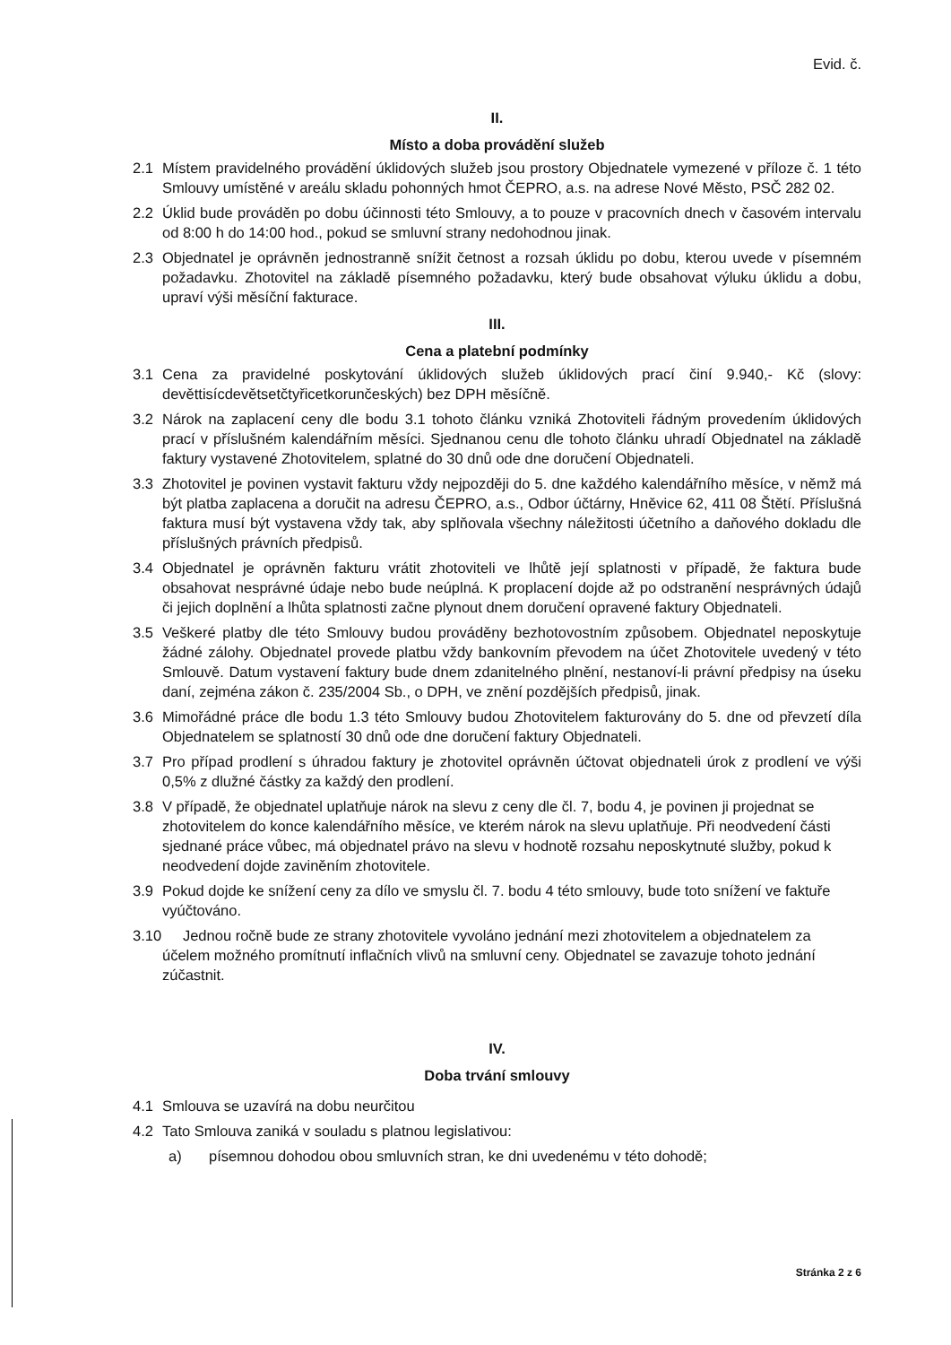Evid. č.
II.
Místo a doba provádění služeb
2.1 Místem pravidelného provádění úklidových služeb jsou prostory Objednatele vymezené v příloze č. 1 této Smlouvy umístěné v areálu skladu pohonných hmot ČEPRO, a.s. na adrese Nové Město, PSČ 282 02.
2.2 Úklid bude prováděn po dobu účinnosti této Smlouvy, a to pouze v pracovních dnech v časovém intervalu od 8:00 h do 14:00 hod., pokud se smluvní strany nedohodnou jinak.
2.3 Objednatel je oprávněn jednostranně snížit četnost a rozsah úklidu po dobu, kterou uvede v písemném požadavku. Zhotovitel na základě písemného požadavku, který bude obsahovat výluku úklidu a dobu, upraví výši měsíční fakturace.
III.
Cena a platební podmínky
3.1 Cena za pravidelné poskytování úklidových služeb úklidových prací činí 9.940,- Kč (slovy: devěttisícdevětsetčtyřicetkorunčeských) bez DPH měsíčně.
3.2 Nárok na zaplacení ceny dle bodu 3.1 tohoto článku vzniká Zhotoviteli řádným provedením úklidových prací v příslušném kalendářním měsíci. Sjednanou cenu dle tohoto článku uhradí Objednatel na základě faktury vystavené Zhotovitelem, splatné do 30 dnů ode dne doručení Objednateli.
3.3 Zhotovitel je povinen vystavit fakturu vždy nejpozději do 5. dne každého kalendářního měsíce, v němž má být platba zaplacena a doručit na adresu ČEPRO, a.s., Odbor účtárny, Hněvice 62, 411 08 Štětí. Příslušná faktura musí být vystavena vždy tak, aby splňovala všechny náležitosti účetního a daňového dokladu dle příslušných právních předpisů.
3.4 Objednatel je oprávněn fakturu vrátit zhotoviteli ve lhůtě její splatnosti v případě, že faktura bude obsahovat nesprávné údaje nebo bude neúplná. K proplacení dojde až po odstranění nesprávných údajů či jejich doplnění a lhůta splatnosti začne plynout dnem doručení opravené faktury Objednateli.
3.5 Veškeré platby dle této Smlouvy budou prováděny bezhotovostním způsobem. Objednatel neposkytuje žádné zálohy. Objednatel provede platbu vždy bankovním převodem na účet Zhotovitele uvedený v této Smlouvě. Datum vystavení faktury bude dnem zdanitelného plnění, nestanoví-li právní předpisy na úseku daní, zejména zákon č. 235/2004 Sb., o DPH, ve znění pozdějších předpisů, jinak.
3.6 Mimořádné práce dle bodu 1.3 této Smlouvy budou Zhotovitelem fakturovány do 5. dne od převzetí díla Objednatelem se splatností 30 dnů ode dne doručení faktury Objednateli.
3.7 Pro případ prodlení s úhradou faktury je zhotovitel oprávněn účtovat objednateli úrok z prodlení ve výši 0,5% z dlužné částky za každý den prodlení.
3.8 V případě, že objednatel uplatňuje nárok na slevu z ceny dle čl. 7, bodu 4, je povinen ji projednat se zhotovitelem do konce kalendářního měsíce, ve kterém nárok na slevu uplatňuje. Při neodvedení části sjednané práce vůbec, má objednatel právo na slevu v hodnotě rozsahu neposkytnuté služby, pokud k neodvedení dojde zaviněním zhotovitele.
3.9 Pokud dojde ke snížení ceny za dílo ve smyslu čl. 7. bodu 4 této smlouvy, bude toto snížení ve faktuře vyúčtováno.
3.10 Jednou ročně bude ze strany zhotovitele vyvoláno jednání mezi zhotovitelem a objednatelem za účelem možného promítnutí inflačních vlivů na smluvní ceny. Objednatel se zavazuje tohoto jednání zúčastnit.
IV.
Doba trvání smlouvy
4.1 Smlouva se uzavírá na dobu neurčitou
4.2 Tato Smlouva zaniká v souladu s platnou legislativou:
a) písemnou dohodou obou smluvních stran, ke dni uvedenému v této dohodě;
Stránka 2 z 6